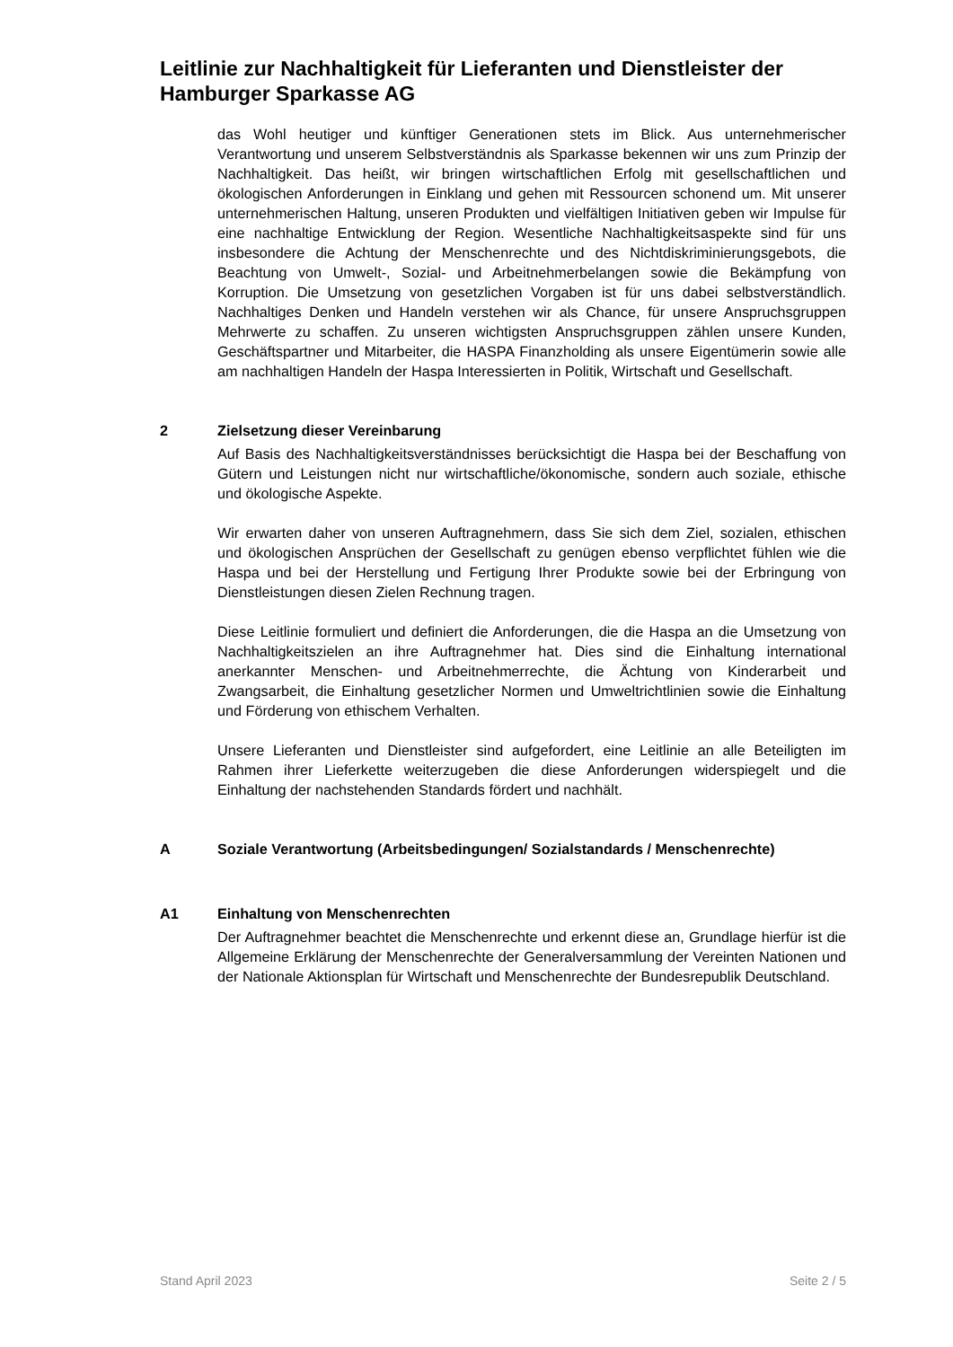Leitlinie zur Nachhaltigkeit für Lieferanten und Dienstleister der Hamburger Sparkasse AG
das Wohl heutiger und künftiger Generationen stets im Blick. Aus unternehmerischer Verantwortung und unserem Selbstverständnis als Sparkasse bekennen wir uns zum Prinzip der Nachhaltigkeit. Das heißt, wir bringen wirtschaftlichen Erfolg mit gesellschaftlichen und ökologischen Anforderungen in Einklang und gehen mit Ressourcen schonend um. Mit unserer unternehmerischen Haltung, unseren Produkten und vielfältigen Initiativen geben wir Impulse für eine nachhaltige Entwicklung der Region. Wesentliche Nachhaltigkeitsaspekte sind für uns insbesondere die Achtung der Menschenrechte und des Nichtdiskriminierungsgebots, die Beachtung von Umwelt-, Sozial- und Arbeitnehmerbelangen sowie die Bekämpfung von Korruption. Die Umsetzung von gesetzlichen Vorgaben ist für uns dabei selbstverständlich. Nachhaltiges Denken und Handeln verstehen wir als Chance, für unsere Anspruchsgruppen Mehrwerte zu schaffen. Zu unseren wichtigsten Anspruchsgruppen zählen unsere Kunden, Geschäftspartner und Mitarbeiter, die HASPA Finanzholding als unsere Eigentümerin sowie alle am nachhaltigen Handeln der Haspa Interessierten in Politik, Wirtschaft und Gesellschaft.
2 Zielsetzung dieser Vereinbarung
Auf Basis des Nachhaltigkeitsverständnisses berücksichtigt die Haspa bei der Beschaffung von Gütern und Leistungen nicht nur wirtschaftliche/ökonomische, sondern auch soziale, ethische und ökologische Aspekte.
Wir erwarten daher von unseren Auftragnehmern, dass Sie sich dem Ziel, sozialen, ethischen und ökologischen Ansprüchen der Gesellschaft zu genügen ebenso verpflichtet fühlen wie die Haspa und bei der Herstellung und Fertigung Ihrer Produkte sowie bei der Erbringung von Dienstleistungen diesen Zielen Rechnung tragen.
Diese Leitlinie formuliert und definiert die Anforderungen, die die Haspa an die Umsetzung von Nachhaltigkeitszielen an ihre Auftragnehmer hat. Dies sind die Einhaltung international anerkannter Menschen- und Arbeitnehmerrechte, die Ächtung von Kinderarbeit und Zwangsarbeit, die Einhaltung gesetzlicher Normen und Umweltrichtlinien sowie die Einhaltung und Förderung von ethischem Verhalten.
Unsere Lieferanten und Dienstleister sind aufgefordert, eine Leitlinie an alle Beteiligten im Rahmen ihrer Lieferkette weiterzugeben die diese Anforderungen widerspiegelt und die Einhaltung der nachstehenden Standards fördert und nachhält.
A Soziale Verantwortung (Arbeitsbedingungen/ Sozialstandards / Menschenrechte)
A1 Einhaltung von Menschenrechten
Der Auftragnehmer beachtet die Menschenrechte und erkennt diese an, Grundlage hierfür ist die Allgemeine Erklärung der Menschenrechte der Generalversammlung der Vereinten Nationen und der Nationale Aktionsplan für Wirtschaft und Menschenrechte der Bundesrepublik Deutschland.
Stand April 2023 Seite 2 / 5